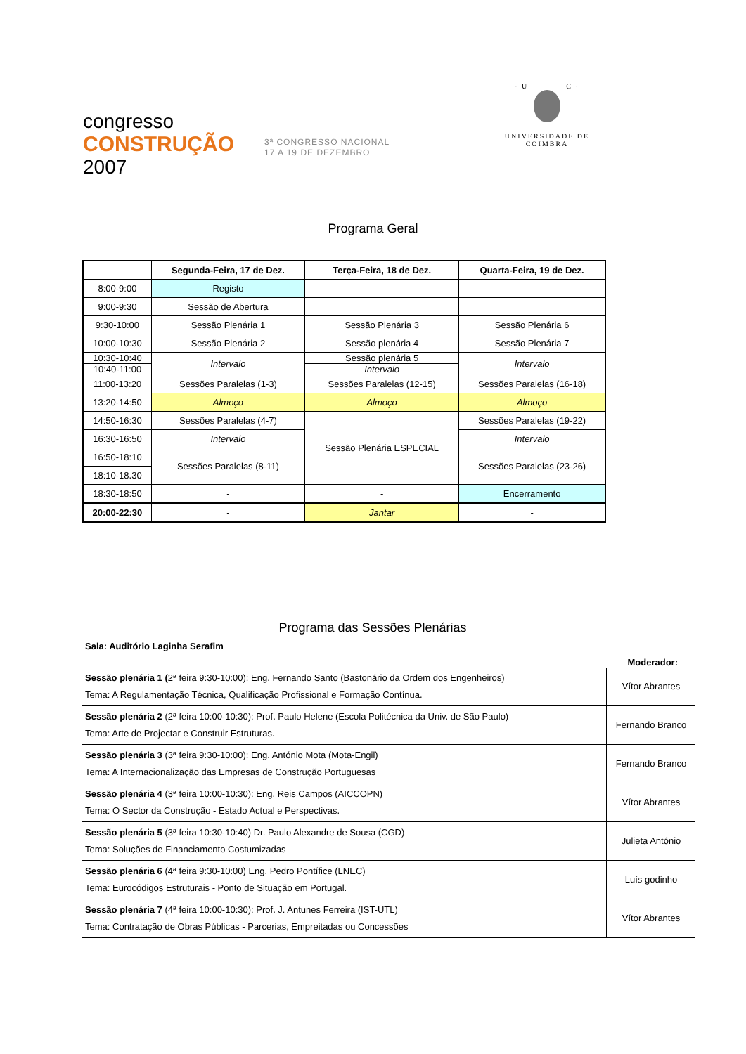congresso
CONSTRUÇÃO
2007
3ª CONGRESSO NACIONAL
17 A 19 DE DEZEMBRO
· U C ·
UNIVERSIDADE DE COIMBRA
Programa Geral
| | Segunda-Feira, 17 de Dez. | Terça-Feira, 18 de Dez. | Quarta-Feira, 19 de Dez. |
| --- | --- | --- | --- |
| 8:00-9:00 | Registo | | |
| 9:00-9:30 | Sessão de Abertura | | |
| 9:30-10:00 | Sessão Plenária 1 | Sessão Plenária 3 | Sessão Plenária 6 |
| 10:00-10:30 | Sessão Plenária 2 | Sessão plenária 4 | Sessão Plenária 7 |
| 10:30-10:40 | Intervalo | Sessão plenária 5 | Intervalo |
| 10:40-11:00 | | Intervalo | |
| 11:00-13:20 | Sessões Paralelas (1-3) | Sessões Paralelas (12-15) | Sessões Paralelas (16-18) |
| 13:20-14:50 | Almoço | Almoço | Almoço |
| 14:50-16:30 | Sessões Paralelas (4-7) | Sessão Plenária ESPECIAL | Sessões Paralelas (19-22) |
| 16:30-16:50 | Intervalo | | Intervalo |
| 16:50-18:10 | Sessões Paralelas (8-11) | | Sessões Paralelas (23-26) |
| 18:10-18.30 | | | |
| 18:30-18:50 | - | - | Encerramento |
| 20:00-22:30 | - | Jantar | - |
Programa das Sessões Plenárias
Sala: Auditório Laginha Serafim
Moderador:
| Sessão plenária 1 ( 2ª feira 9:30-10:00): Eng. Fernando Santo (Bastonário da Ordem dos Engenheiros) Tema: A Regulamentação Técnica, Qualificação Profissional e Formação Contínua. | Vítor Abrantes |
| Sessão plenária 2 (2ª feira 10:00-10:30): Prof. Paulo Helene (Escola Politécnica da Univ. de São Paulo) Tema: Arte de Projectar e Construir Estruturas. | Fernando Branco |
| Sessão plenária 3 (3ª feira 9:30-10:00): Eng. António Mota (Mota-Engil) Tema: A Internacionalização das Empresas de Construção Portuguesas | Fernando Branco |
| Sessão plenária 4 (3ª feira 10:00-10:30): Eng. Reis Campos (AICCOPN) Tema: O Sector da Construção - Estado Actual e Perspectivas. | Vítor Abrantes |
| Sessão plenária 5 (3ª feira 10:30-10:40) Dr. Paulo Alexandre de Sousa (CGD) Tema: Soluções de Financiamento Costumizadas | Julieta António |
| Sessão plenária 6 (4ª feira 9:30-10:00) Eng. Pedro Pontífice (LNEC) Tema: Eurocódigos Estruturais - Ponto de Situação em Portugal. | Luís godinho |
| Sessão plenária 7 (4ª feira 10:00-10:30): Prof. J. Antunes Ferreira (IST-UTL) Tema: Contratação de Obras Públicas - Parcerias, Empreitadas ou Concessões | Vítor Abrantes |